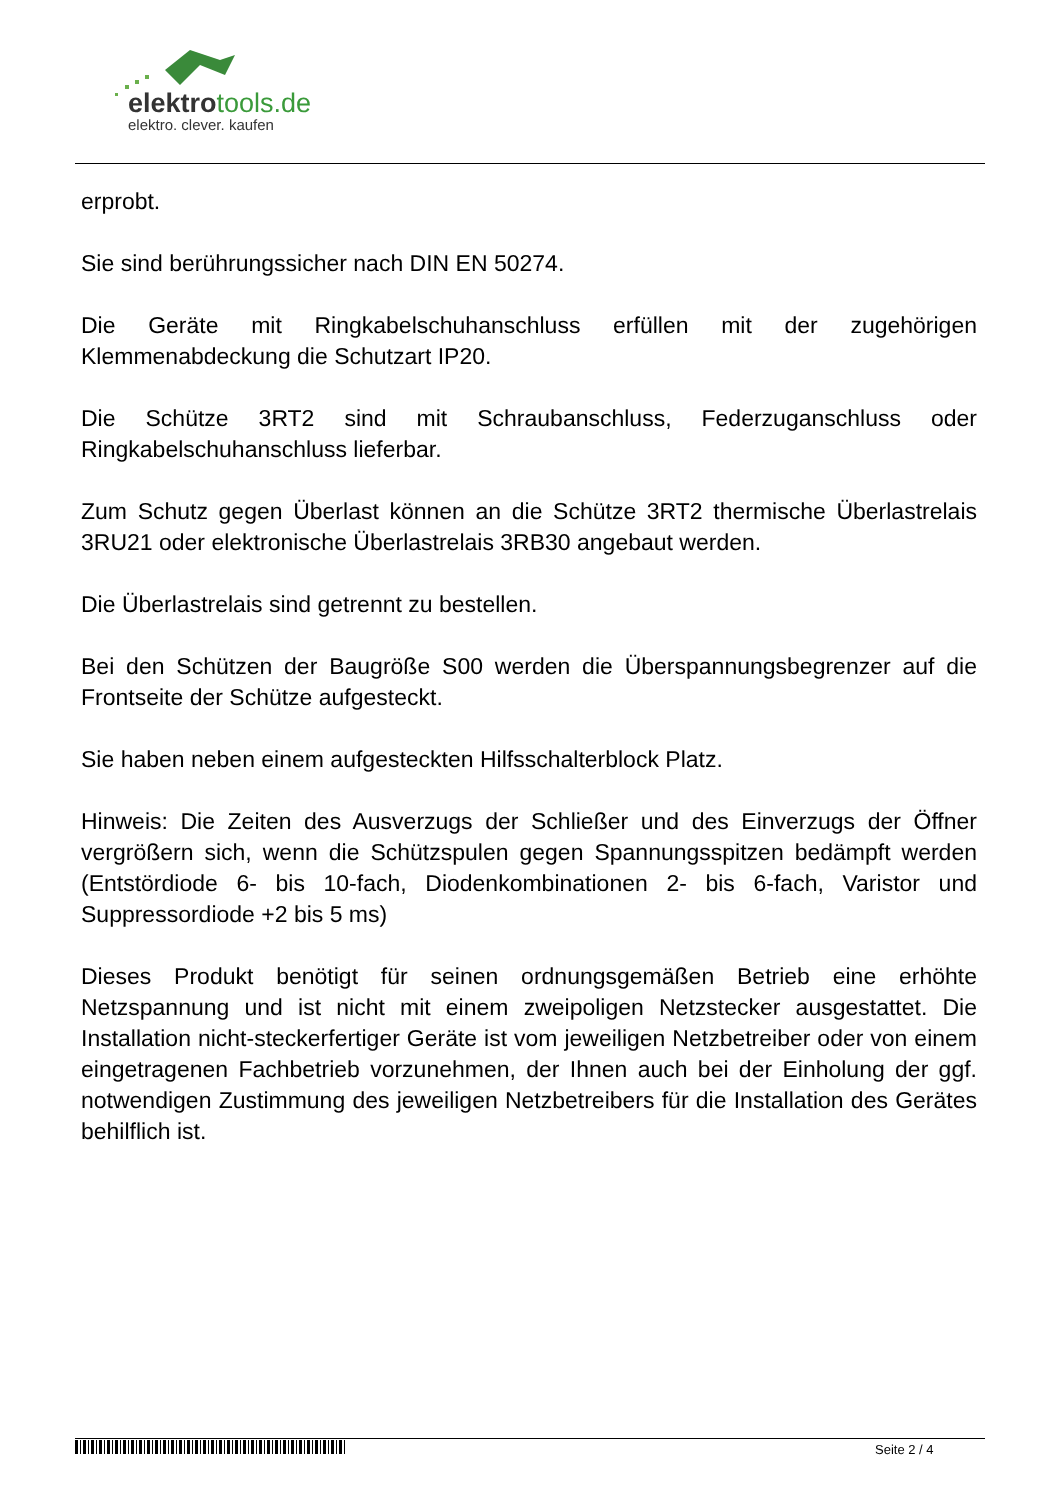elektrotools.de
elektro. clever. kaufen
erprobt.
Sie sind berührungssicher nach DIN EN 50274.
Die Geräte mit Ringkabelschuhanschluss erfüllen mit der zugehörigen Klemmenabdeckung die Schutzart IP20.
Die Schütze 3RT2 sind mit Schraubanschluss, Federzuganschluss oder Ringkabelschuhanschluss lieferbar.
Zum Schutz gegen Überlast können an die Schütze 3RT2 thermische Überlastrelais 3RU21 oder elektronische Überlastrelais 3RB30 angebaut werden.
Die Überlastrelais sind getrennt zu bestellen.
Bei den Schützen der Baugröße S00 werden die Überspannungsbegrenzer auf die Frontseite der Schütze aufgesteckt.
Sie haben neben einem aufgesteckten Hilfsschalterblock Platz.
Hinweis: Die Zeiten des Ausverzugs der Schließer und des Einverzugs der Öffner vergrößern sich, wenn die Schützspulen gegen Spannungsspitzen bedämpft werden (Entstördiode 6- bis 10-fach, Diodenkombinationen 2- bis 6-fach, Varistor und Suppressordiode +2 bis 5 ms)
Dieses Produkt benötigt für seinen ordnungsgemäßen Betrieb eine erhöhte Netzspannung und ist nicht mit einem zweipoligen Netzstecker ausgestattet. Die Installation nicht-steckerfertiger Geräte ist vom jeweiligen Netzbetreiber oder von einem eingetragenen Fachbetrieb vorzunehmen, der Ihnen auch bei der Einholung der ggf. notwendigen Zustimmung des jeweiligen Netzbetreibers für die Installation des Gerätes behilflich ist.
Seite 2 / 4